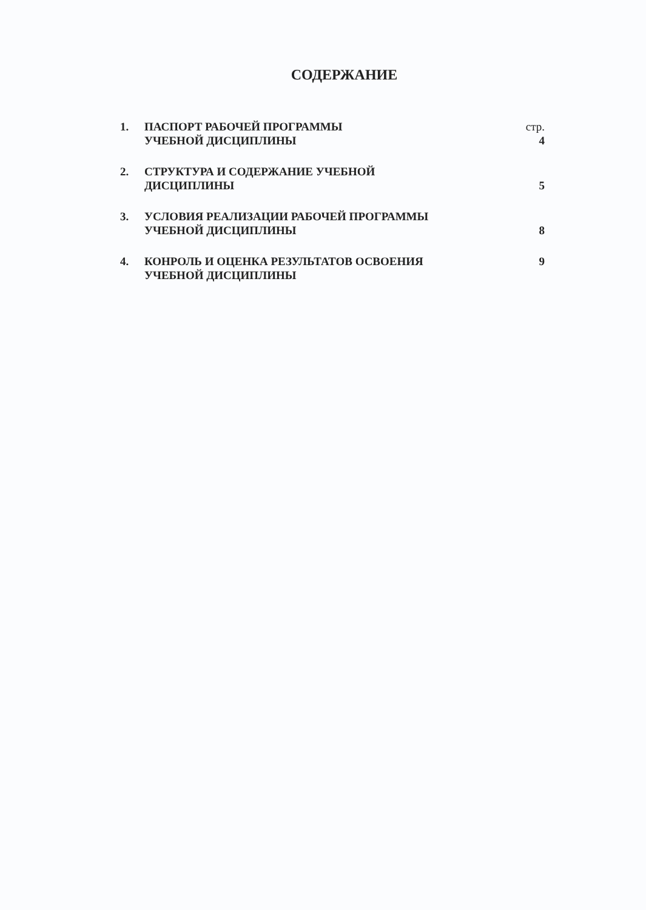СОДЕРЖАНИЕ
| 1. | ПАСПОРТ РАБОЧЕЙ ПРОГРАММЫ УЧЕБНОЙ ДИСЦИПЛИНЫ | стр. 4 |
| 2. | СТРУКТУРА И СОДЕРЖАНИЕ УЧЕБНОЙ ДИСЦИПЛИНЫ | 5 |
| 3. | УСЛОВИЯ РЕАЛИЗАЦИИ РАБОЧЕЙ ПРОГРАММЫ УЧЕБНОЙ ДИСЦИПЛИНЫ | 8 |
| 4. | КОНРОЛЬ И ОЦЕНКА РЕЗУЛЬТАТОВ ОСВОЕНИЯ УЧЕБНОЙ ДИСЦИПЛИНЫ | 9 |